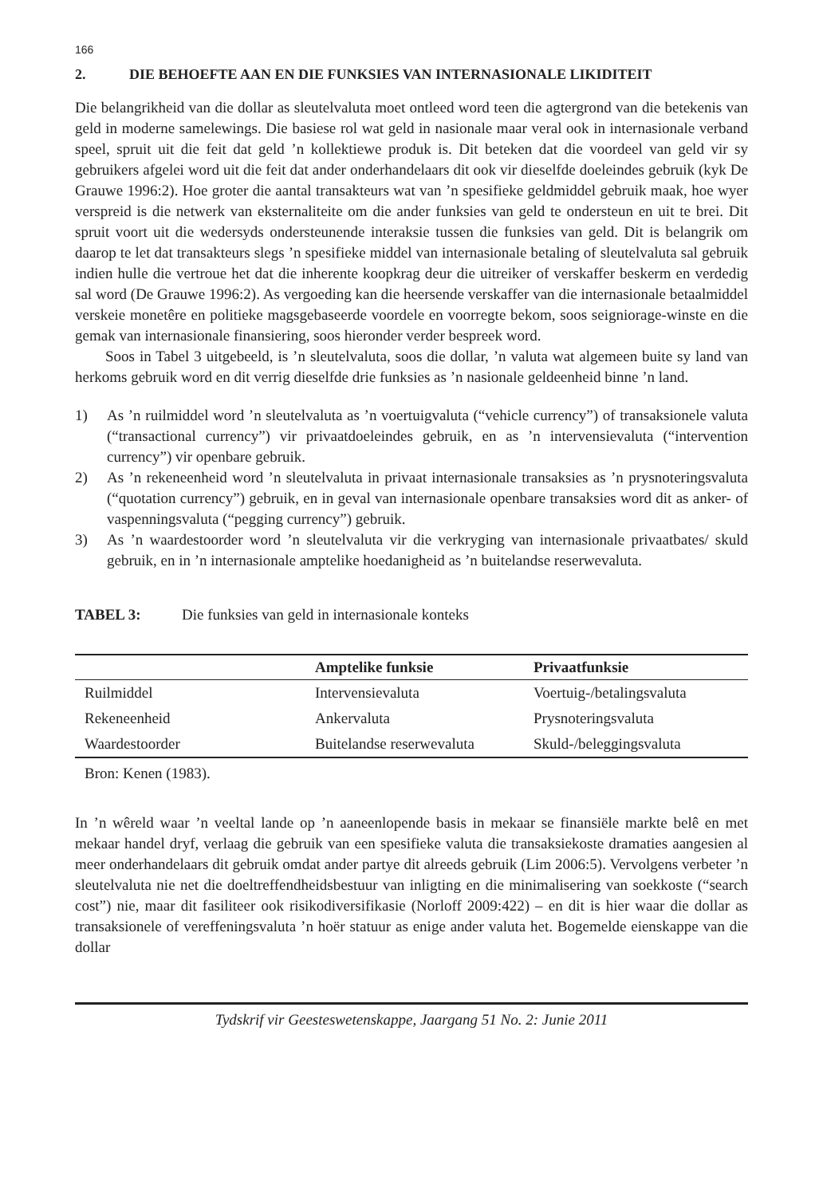166
2. DIE BEHOEFTE AAN EN DIE FUNKSIES VAN INTERNASIONALE LIKIDITEIT
Die belangrikheid van die dollar as sleutelvaluta moet ontleed word teen die agtergrond van die betekenis van geld in moderne samelewings. Die basiese rol wat geld in nasionale maar veral ook in internasionale verband speel, spruit uit die feit dat geld ’n kollektiewe produk is. Dit beteken dat die voordeel van geld vir sy gebruikers afgelei word uit die feit dat ander onderhandelaars dit ook vir dieselfde doeleindes gebruik (kyk De Grauwe 1996:2). Hoe groter die aantal transakteurs wat van ’n spesifieke geldmiddel gebruik maak, hoe wyer verspreid is die netwerk van eksternaliteite om die ander funksies van geld te ondersteun en uit te brei. Dit spruit voort uit die wedersyds ondersteunende interaksie tussen die funksies van geld. Dit is belangrik om daarop te let dat transakteurs slegs ’n spesifieke middel van internasionale betaling of sleutelvaluta sal gebruik indien hulle die vertroue het dat die inherente koopkrag deur die uitreiker of verskaffer beskerm en verdedig sal word (De Grauwe 1996:2). As vergoeding kan die heersende verskaffer van die internasionale betaalmiddel verskeie monetêre en politieke magsgebaseerde voordele en voorregte bekom, soos seigniorage-winste en die gemak van internasionale finansiering, soos hieronder verder bespreek word.
Soos in Tabel 3 uitgebeeld, is ’n sleutelvaluta, soos die dollar, ’n valuta wat algemeen buite sy land van herkoms gebruik word en dit verrig dieselfde drie funksies as ’n nasionale geldeenheid binne ’n land.
1) As ’n ruilmiddel word ’n sleutelvaluta as ’n voertuigvaluta (“vehicle currency”) of transaksionele valuta (“transactional currency”) vir privaatdoeleindes gebruik, en as ’n intervensievaluta (“intervention currency”) vir openbare gebruik.
2) As ’n rekeneenheid word ’n sleutelvaluta in privaat internasionale transaksies as ’n prysnoteringsvaluta (“quotation currency”) gebruik, en in geval van internasionale openbare transaksies word dit as anker- of vaspenningsvaluta (“pegging currency”) gebruik.
3) As ’n waardestoorder word ’n sleutelvaluta vir die verkryging van internasionale privaatbates/ skuld gebruik, en in ’n internasionale amptelike hoedanigheid as ’n buitelandse reserwevaluta.
TABEL 3: Die funksies van geld in internasionale konteks
| | Amptelike funksie | Privaatfunksie |
| --- | --- | --- |
| Ruilmiddel | Intervensievaluta | Voertuig-/betalingsvaluta |
| Rekeneenheid | Ankervaluta | Prysnoteringsvaluta |
| Waardestoorder | Buitelandse reserwevaluta | Skuld-/beleggingsvaluta |
Bron: Kenen (1983).
In ’n wêreld waar ’n veeltal lande op ’n aaneenlopende basis in mekaar se finansiële markte belê en met mekaar handel dryf, verlaag die gebruik van een spesifieke valuta die transaksiekoste dramaties aangesien al meer onderhandelaars dit gebruik omdat ander partye dit alreeds gebruik (Lim 2006:5). Vervolgens verbeter ’n sleutelvaluta nie net die doeltreffendheidsbestuur van inligting en die minimalisering van soekkoste (“search cost”) nie, maar dit fasiliteer ook risikodiversifikasie (Norloff 2009:422) – en dit is hier waar die dollar as transaksionele of vereffeningsvaluta ’n hoër statuur as enige ander valuta het. Bogemelde eienskappe van die dollar
Tydskrif vir Geesteswetenskappe, Jaargang 51 No. 2: Junie 2011